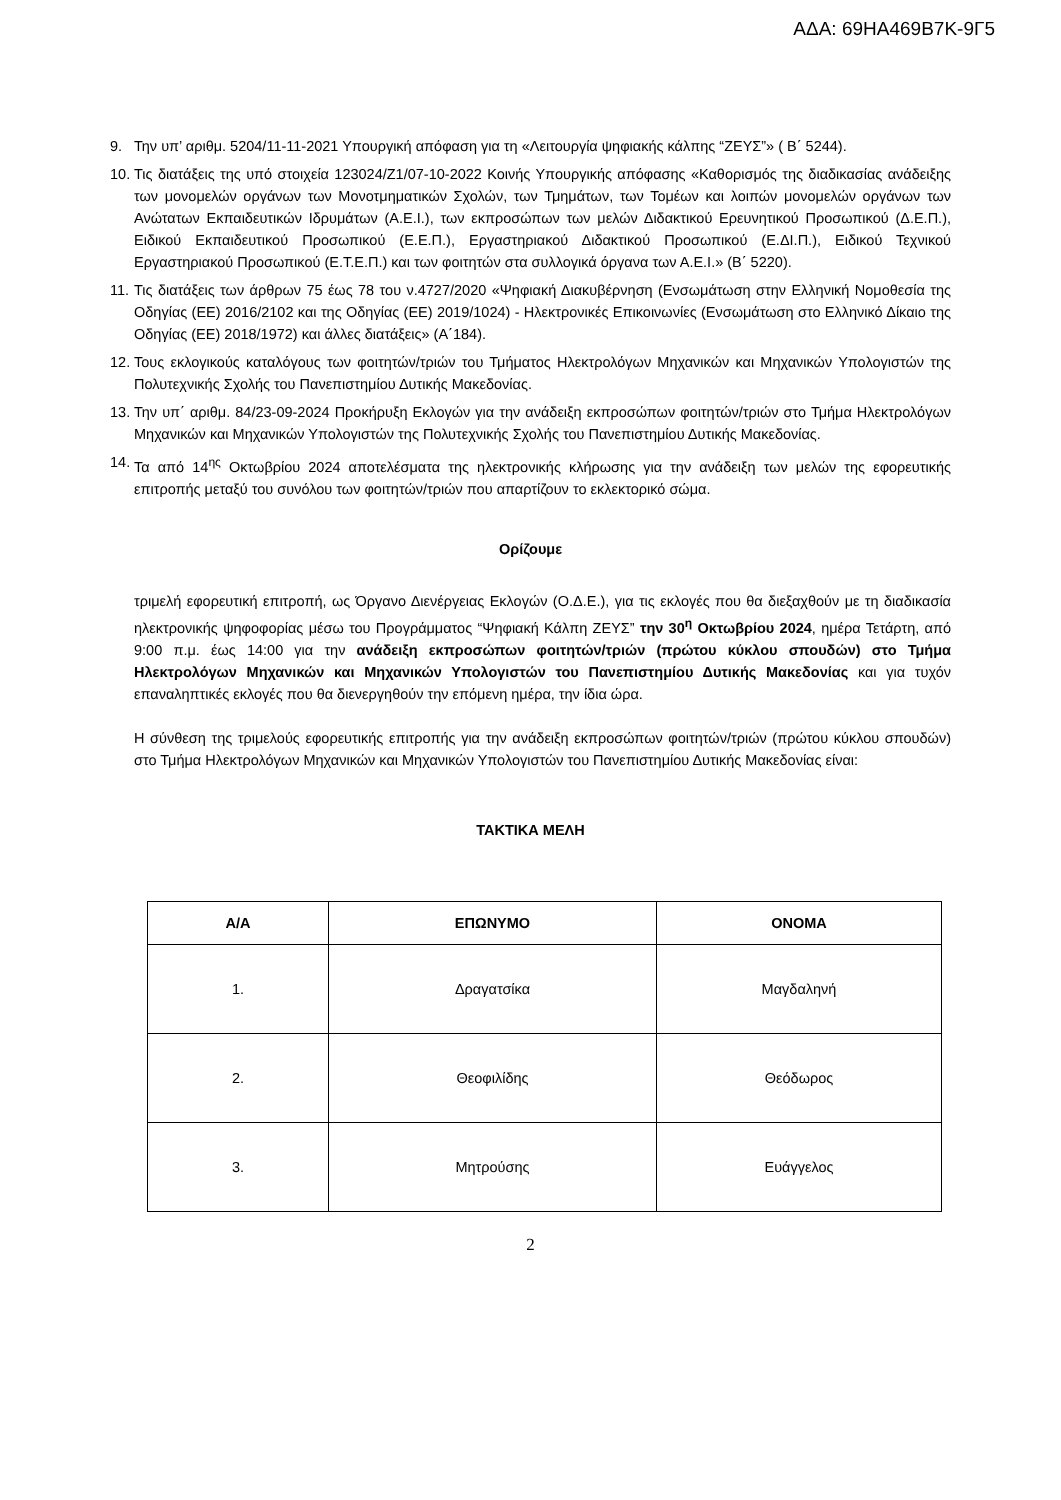ΑΔΑ: 69ΗΑ469Β7Κ-9Γ5
9. Την υπ’ αριθμ. 5204/11-11-2021 Υπουργική απόφαση για τη «Λειτουργία ψηφιακής κάλπης “ΖΕΥΣ”» ( Β΄ 5244).
10. Τις διατάξεις της υπό στοιχεία 123024/Ζ1/07-10-2022 Κοινής Υπουργικής απόφασης «Καθορισμός της διαδικασίας ανάδειξης των μονομελών οργάνων των Μονοτμηματικών Σχολών, των Τμημάτων, των Τομέων και λοιπών μονομελών οργάνων των Ανώτατων Εκπαιδευτικών Ιδρυμάτων (Α.Ε.Ι.), των εκπροσώπων των μελών Διδακτικού Ερευνητικού Προσωπικού (Δ.Ε.Π.), Ειδικού Εκπαιδευτικού Προσωπικού (Ε.Ε.Π.), Εργαστηριακού Διδακτικού Προσωπικού (Ε.ΔΙ.Π.), Ειδικού Τεχνικού Εργαστηριακού Προσωπικού (Ε.Τ.Ε.Π.) και των φοιτητών στα συλλογικά όργανα των Α.Ε.Ι.» (Β΄ 5220).
11. Τις διατάξεις των άρθρων 75 έως 78 του ν.4727/2020 «Ψηφιακή Διακυβέρνηση (Ενσωμάτωση στην Ελληνική Νομοθεσία της Οδηγίας (ΕΕ) 2016/2102 και της Οδηγίας (ΕΕ) 2019/1024) - Ηλεκτρονικές Επικοινωνίες (Ενσωμάτωση στο Ελληνικό Δίκαιο της Οδηγίας (ΕΕ) 2018/1972) και άλλες διατάξεις» (Α΄184).
12. Τους εκλογικούς καταλόγους των φοιτητών/τριών του Τμήματος Ηλεκτρολόγων Μηχανικών και Μηχανικών Υπολογιστών της Πολυτεχνικής Σχολής του Πανεπιστημίου Δυτικής Μακεδονίας.
13. Την υπ΄ αριθμ. 84/23-09-2024 Προκήρυξη Εκλογών για την ανάδειξη εκπροσώπων φοιτητών/τριών στο Τμήμα Ηλεκτρολόγων Μηχανικών και Μηχανικών Υπολογιστών της Πολυτεχνικής Σχολής του Πανεπιστημίου Δυτικής Μακεδονίας.
14. Τα από 14<sup>ης</sup> Οκτωβρίου 2024 αποτελέσματα της ηλεκτρονικής κλήρωσης για την ανάδειξη των μελών της εφορευτικής επιτροπής μεταξύ του συνόλου των φοιτητών/τριών που απαρτίζουν το εκλεκτορικό σώμα.
Ορίζουμε
τριμελή εφορευτική επιτροπή, ως Όργανο Διενέργειας Εκλογών (Ο.Δ.Ε.), για τις εκλογές που θα διεξαχθούν με τη διαδικασία ηλεκτρονικής ψηφοφορίας μέσω του Προγράμματος “Ψηφιακή Κάλπη ΖΕΥΣ” την 30<sup>η</sup> Οκτωβρίου 2024, ημέρα Τετάρτη, από 9:00 π.μ. έως 14:00 για την ανάδειξη εκπροσώπων φοιτητών/τριών (πρώτου κύκλου σπουδών) στο Τμήμα Ηλεκτρολόγων Μηχανικών και Μηχανικών Υπολογιστών του Πανεπιστημίου Δυτικής Μακεδονίας και για τυχόν επαναληπτικές εκλογές που θα διενεργηθούν την επόμενη ημέρα, την ίδια ώρα.
Η σύνθεση της τριμελούς εφορευτικής επιτροπής για την ανάδειξη εκπροσώπων φοιτητών/τριών (πρώτου κύκλου σπουδών) στο Τμήμα Ηλεκτρολόγων Μηχανικών και Μηχανικών Υπολογιστών του Πανεπιστημίου Δυτικής Μακεδονίας είναι:
ΤΑΚΤΙΚΑ ΜΕΛΗ
| Α/Α | ΕΠΩΝΥΜΟ | ΟΝΟΜΑ |
| --- | --- | --- |
| 1. | Δραγατσίκα | Μαγδαληνή |
| 2. | Θεοφιλίδης | Θεόδωρος |
| 3. | Μητρούσης | Ευάγγελος |
2